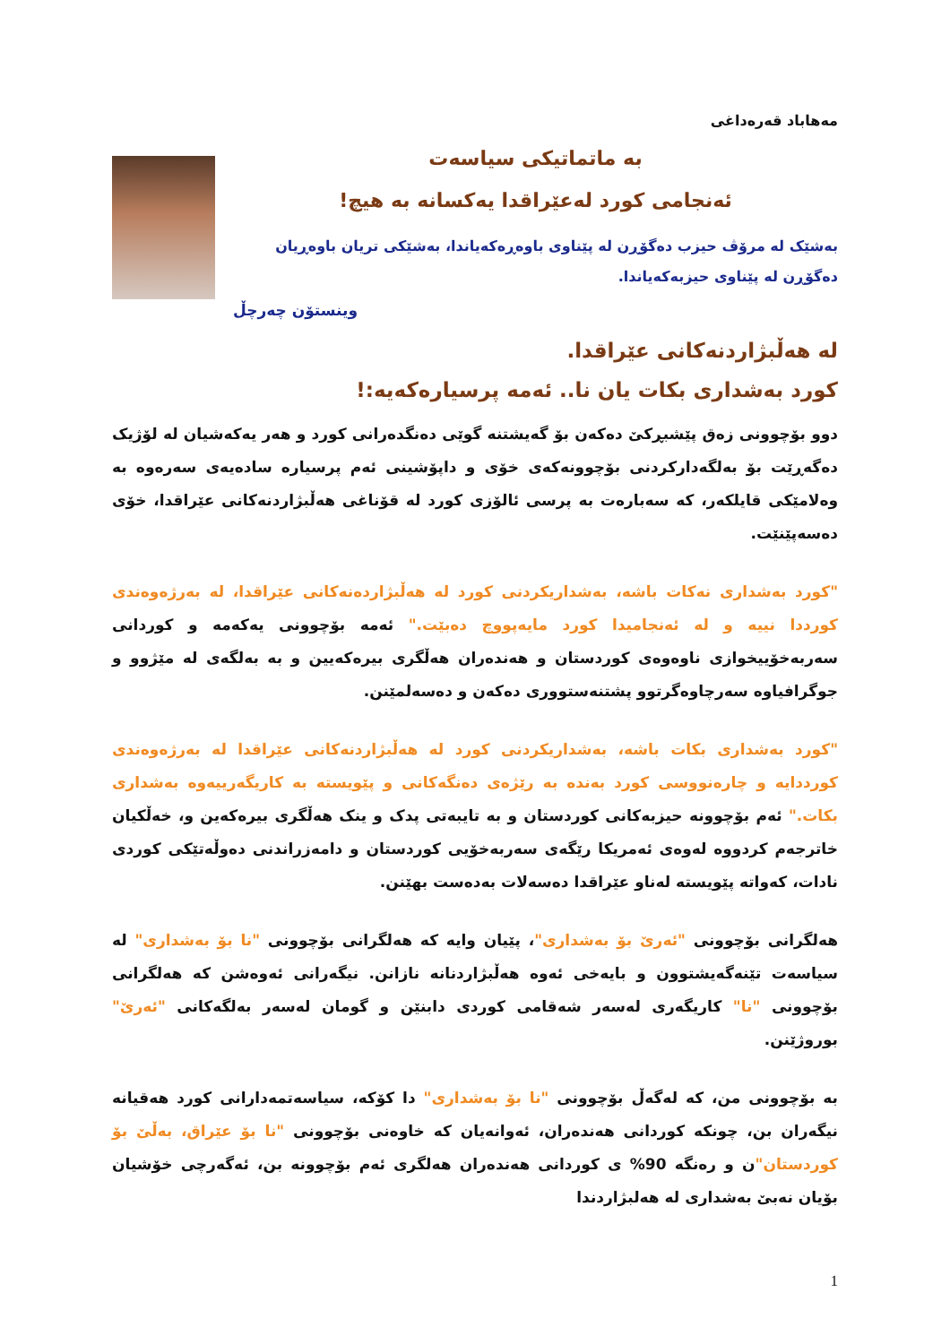مه‌هاباد قه‌ره‌داغی
به‌ ماتماتیکی سیاسه‌ت
ئه‌نجامی کورد له‌عێراقدا یه‌کسانه‌ به‌ هیچ!
به‌شێک له‌ مرۆڤ حیزب ده‌گۆڕن له‌ پێناوی باوه‌ڕه‌که‌یاندا، به‌شێکی تریان باوه‌ڕیان ده‌گۆڕن له‌ پێناوی حیزبه‌که‌یاندا.
وینستۆن چه‌رچڵ
له‌ هه‌ڵبژاردنه‌کانی عێراقدا.
کورد به‌شداری بکات یان نا.. ئه‌مه‌ پرسیاره‌که‌یه‌:!
دوو بۆچوونی زه‌ق پێشبڕکێ ده‌که‌ن بۆ گه‌یشتنه‌ گوێی ده‌نگده‌رانی کورد و هه‌ر یه‌که‌شیان له‌ لۆژیک ده‌گه‌ڕێت بۆ به‌لگه‌دارکردنی بۆچوونه‌که‌ی خۆی و داپۆشینی ئه‌م پرسیاره‌ ساده‌یه‌ی سه‌ره‌وه‌ به‌ وه‌لامێکی قایلکه‌ر، که‌ سه‌باره‌ت به‌ پرسی ئالۆزی کورد له‌ قۆناغی هه‌ڵبژاردنه‌کانی عێراقدا، خۆی ده‌سه‌پێنێت.
"کورد به‌شداری نه‌کات باشه‌، به‌شداریکردنی کورد له‌ هه‌ڵبژارده‌نه‌کانی عێراقدا، له‌ به‌رژه‌وه‌ندی کورددا نییه‌ و له‌ ئه‌نجامیدا کورد مایه‌پووچ ده‌بێت." ئه‌مه‌ بۆچوونی یه‌که‌مه‌ و کوردانی سه‌ربه‌خۆییخوازی ناوه‌وه‌ی کوردستان و هه‌نده‌ران هه‌ڵگری بیره‌که‌یین و به‌ به‌لگه‌ی له‌ مێژوو و جوگرافیاوه‌ سه‌رچاوه‌گرتوو پشتنه‌ستووری ده‌که‌ن و ده‌سه‌لمێنن.
"کورد به‌شداری بکات باشه‌، به‌شداریکردنی کورد له‌ هه‌ڵبژاردنه‌کانی عێراقدا له‌ به‌رژه‌وه‌ندی کورددایه‌ و چاره‌نووسی کورد به‌نده‌ به‌ رێژه‌ی ده‌نگه‌کانی و پێویسته‌ به‌ کاریگه‌رییه‌وه‌ به‌شداری بکات." ئه‌م بۆچوونه‌ حیزبه‌کانی کوردستان و به‌ تایبه‌تی پدک و ینک هه‌ڵگری بیره‌که‌ین و، خه‌ڵکیان خاترجه‌م کردووه‌ له‌وه‌ی ئه‌مریکا رێگه‌ی سه‌ربه‌خۆیی کوردستان و دامه‌زراندنی ده‌وڵه‌تێکی کوردی نادات، که‌واته‌ پێویسته‌ له‌ناو عێراقدا ده‌سه‌لات به‌ده‌ست بهێنن.
هه‌لگرانی بۆچوونی "ئه‌رێ بۆ به‌شداری"، پێیان وایه‌ که‌ هه‌لگرانی بۆچوونی "نا بۆ به‌شداری" له‌ سیاسه‌ت تێنه‌گه‌یشتوون و بایه‌خی ئه‌وه‌ هه‌ڵبژاردنانه‌ نازانن. نیگه‌رانی ئه‌وه‌شن که‌ هه‌لگرانی بۆچوونی "نا" کاریگه‌ری له‌سه‌ر شه‌قامی کوردی دابنێن و گومان له‌سه‌ر به‌لگه‌کانی "ئه‌رێ" بوروژێنن.
به‌ بۆچوونی من، که‌ له‌گه‌ڵ بۆچوونی "نا بۆ به‌شداری" دا کۆکه‌، سیاسه‌تمه‌دارانی کورد هه‌قیانه‌ نیگه‌ران بن، چونکه‌ کوردانی هه‌نده‌ران، ئه‌وانه‌یان که‌ خاوه‌نی بۆچوونی "نا بۆ عێراق، به‌ڵێ بۆ کوردستان"ن و ره‌نگه‌ 90% ی کوردانی هه‌نده‌ران هه‌لگری ئه‌م بۆچوونه‌ بن، ئه‌گه‌رچی خۆشیان بۆیان نه‌بێ به‌شداری له‌ هه‌لبژاردندا
1